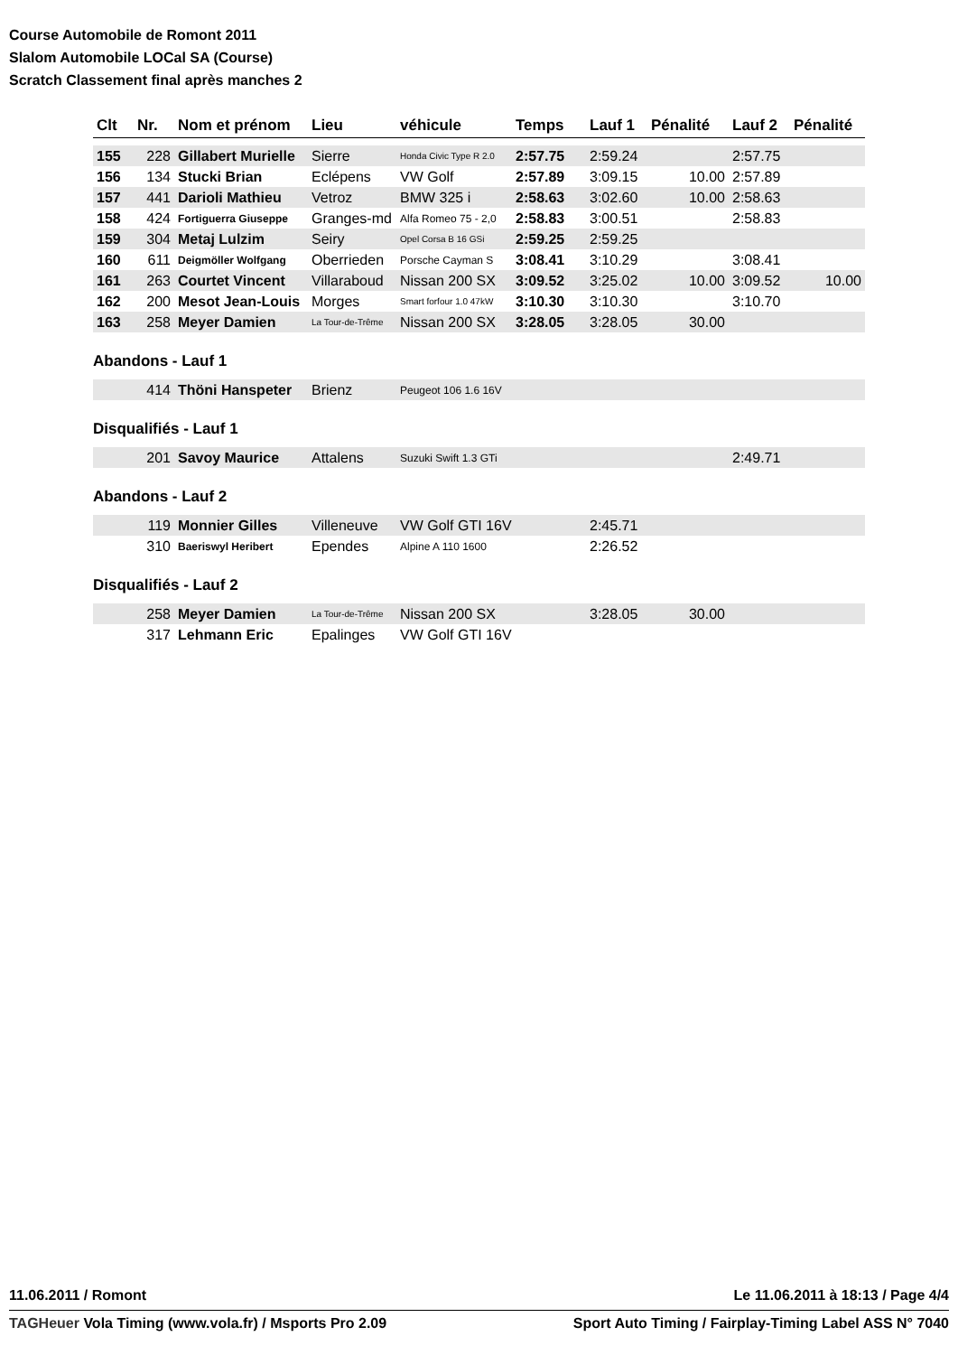Course Automobile de Romont 2011
Slalom Automobile LOCal SA (Course)
Scratch Classement final après manches 2
| Clt | Nr. | Nom et prénom | Lieu | véhicule | Temps | Lauf 1 | Pénalité | Lauf 2 | Pénalité |
| --- | --- | --- | --- | --- | --- | --- | --- | --- | --- |
| 155 | 228 | Gillabert Murielle | Sierre | Honda Civic Type R 2.0 | 2:57.75 | 2:59.24 | | 2:57.75 | |
| 156 | 134 | Stucki Brian | Eclépens | VW Golf | 2:57.89 | 3:09.15 | 10.00 | 2:57.89 | |
| 157 | 441 | Darioli Mathieu | Vetroz | BMW 325 i | 2:58.63 | 3:02.60 | 10.00 | 2:58.63 | |
| 158 | 424 | Fortiguerra Giuseppe | Granges-md | Alfa Romeo 75 - 2,0 | 2:58.83 | 3:00.51 | | 2:58.83 | |
| 159 | 304 | Metaj Lulzim | Seiry | Opel Corsa B 16 GSi | 2:59.25 | 2:59.25 | | | |
| 160 | 611 | Deigmöller Wolfgang | Oberrieden | Porsche Cayman S | 3:08.41 | 3:10.29 | | 3:08.41 | |
| 161 | 263 | Courtet Vincent | Villaraboud | Nissan 200 SX | 3:09.52 | 3:25.02 | 10.00 | 3:09.52 | 10.00 |
| 162 | 200 | Mesot Jean-Louis | Morges | Smart forfour 1.0 47kW | 3:10.30 | 3:10.30 | | 3:10.70 | |
| 163 | 258 | Meyer Damien | La Tour-de-Trême | Nissan 200 SX | 3:28.05 | 3:28.05 | 30.00 | | |
Abandons - Lauf 1
| | 414 | Thöni Hanspeter | Brienz | Peugeot 106 1.6 16V | | | | | |
Disqualifiés - Lauf 1
| | 201 | Savoy Maurice | Attalens | Suzuki Swift 1.3 GTi | | | | 2:49.71 | |
Abandons - Lauf 2
| | 119 | Monnier Gilles | Villeneuve | VW Golf GTI 16V | | 2:45.71 | | | |
| | 310 | Baeriswyl Heribert | Ependes | Alpine A 110 1600 | | 2:26.52 | | | |
Disqualifiés - Lauf 2
| | 258 | Meyer Damien | La Tour-de-Trême | Nissan 200 SX | | 3:28.05 | 30.00 | | |
| | 317 | Lehmann Eric | Epalinges | VW Golf GTI 16V | | | | | |
11.06.2011 / Romont Le 11.06.2011 à 18:13 / Page 4/4
TAGHeuer Vola Timing (www.vola.fr) / Msports Pro 2.09 Sport Auto Timing / Fairplay-Timing Label ASS N° 7040